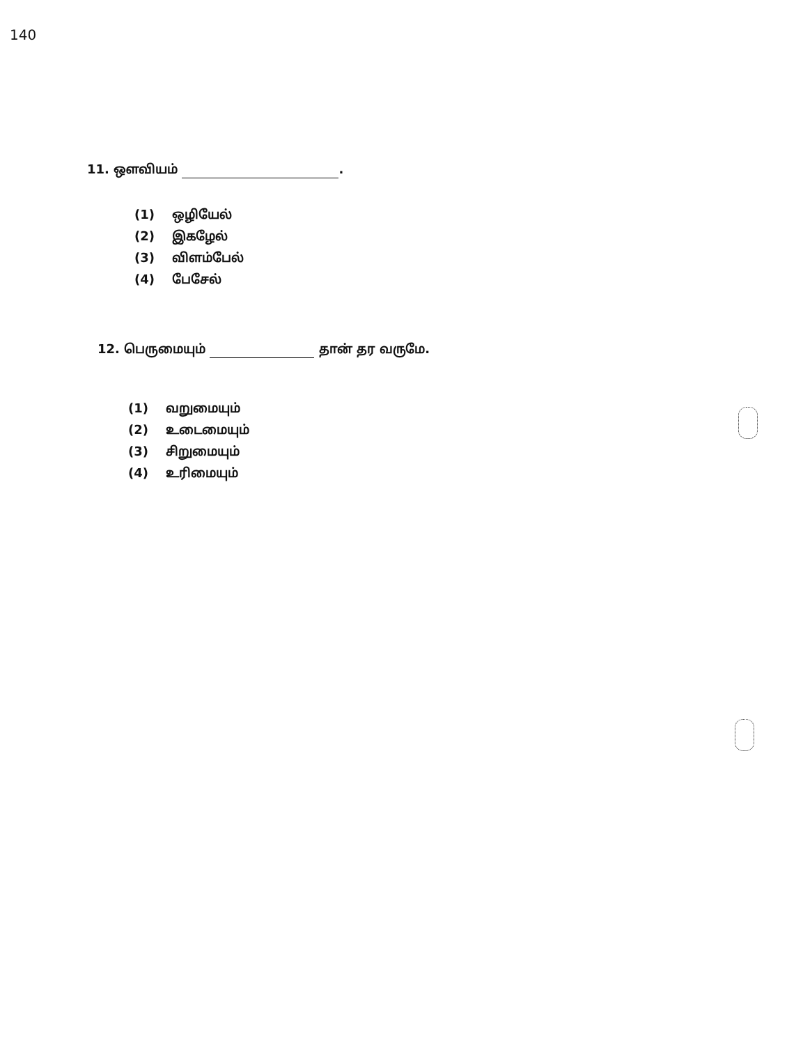140
11. ஔவியம் .
(1) ஒழியேல்
(2) இகழேல்
(3) விளம்பேல்
(4) பேசேல்
12. பெருமையும் தான் தர வருமே.
(1) வறுமையும்
(2) உடைமையும்
(3) சிறுமையும்
(4) உரிமையும்